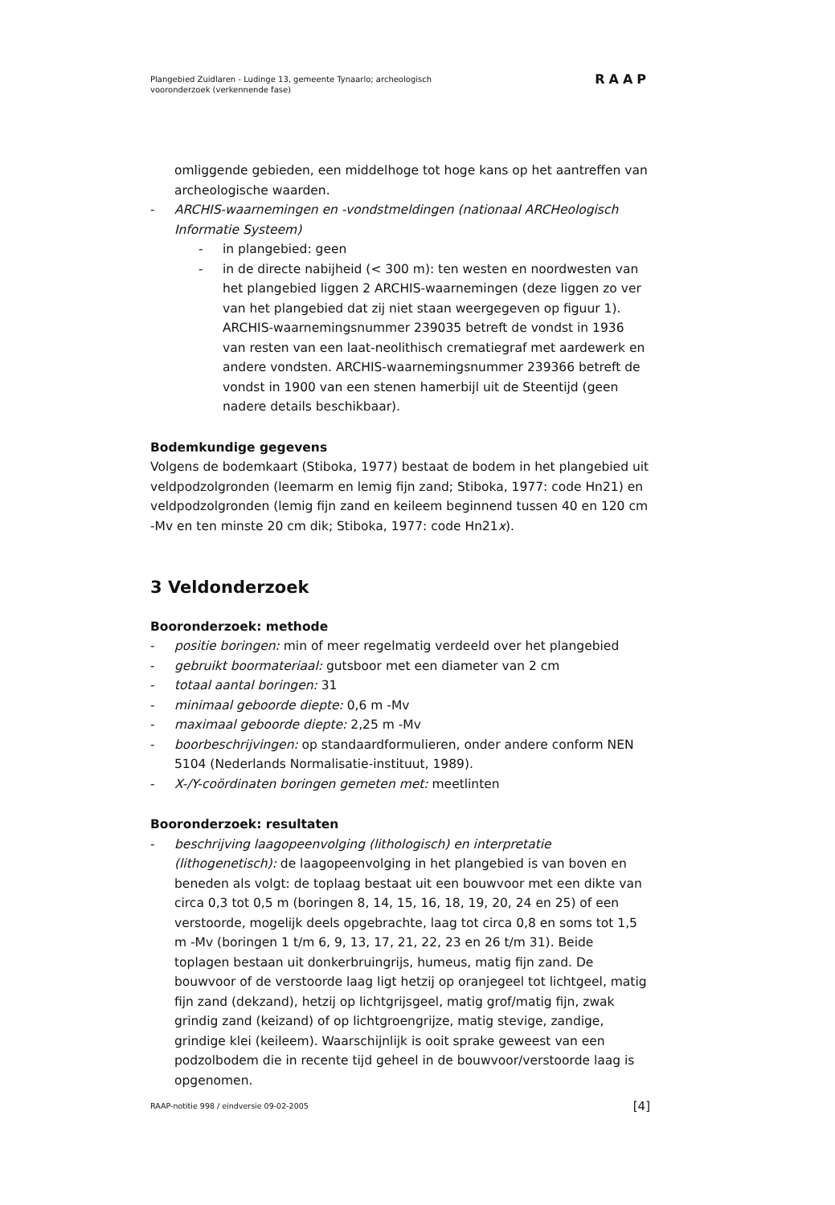Plangebied Zuidlaren - Ludinge 13, gemeente Tynaarlo; archeologisch
vooronderzoek (verkennende fase)
RAAP
omliggende gebieden, een middelhoge tot hoge kans op het aantreffen van archeologische waarden.
- ARCHIS-waarnemingen en -vondstmeldingen (nationaal ARCHeologisch Informatie Systeem)
- in plangebied: geen
- in de directe nabijheid (< 300 m): ten westen en noordwesten van het plangebied liggen 2 ARCHIS-waarnemingen (deze liggen zo ver van het plangebied dat zij niet staan weergegeven op figuur 1). ARCHIS-waarnemingsnummer 239035 betreft de vondst in 1936 van resten van een laat-neolithisch crematiegraf met aardewerk en andere vondsten. ARCHIS-waarnemingsnummer 239366 betreft de vondst in 1900 van een stenen hamerbijl uit de Steentijd (geen nadere details beschikbaar).
Bodemkundige gegevens
Volgens de bodemkaart (Stiboka, 1977) bestaat de bodem in het plangebied uit veldpodzolgronden (leemarm en lemig fijn zand; Stiboka, 1977: code Hn21) en veldpodzolgronden (lemig fijn zand en keileem beginnend tussen 40 en 120 cm -Mv en ten minste 20 cm dik; Stiboka, 1977: code Hn21x).
3 Veldonderzoek
Booronderzoek: methode
- positie boringen: min of meer regelmatig verdeeld over het plangebied
- gebruikt boormateriaal: gutsboor met een diameter van 2 cm
- totaal aantal boringen: 31
- minimaal geboorde diepte: 0,6 m -Mv
- maximaal geboorde diepte: 2,25 m -Mv
- boorbeschrijvingen: op standaardformulieren, onder andere conform NEN 5104 (Nederlands Normalisatie-instituut, 1989).
- X-/Y-coördinaten boringen gemeten met: meetlinten
Booronderzoek: resultaten
- beschrijving laagopeenvolging (lithologisch) en interpretatie (lithogenetisch): de laagopeenvolging in het plangebied is van boven en beneden als volgt: de toplaag bestaat uit een bouwvoor met een dikte van circa 0,3 tot 0,5 m (boringen 8, 14, 15, 16, 18, 19, 20, 24 en 25) of een verstoorde, mogelijk deels opgebrachte, laag tot circa 0,8 en soms tot 1,5 m -Mv (boringen 1 t/m 6, 9, 13, 17, 21, 22, 23 en 26 t/m 31). Beide toplagen bestaan uit donkerbruingrijs, humeus, matig fijn zand. De bouwvoor of de verstoorde laag ligt hetzij op oranjegeel tot lichtgeel, matig fijn zand (dekzand), hetzij op lichtgrijsgeel, matig grof/matig fijn, zwak grindig zand (keizand) of op lichtgroengrijze, matig stevige, zandige, grindige klei (keileem). Waarschijnlijk is ooit sprake geweest van een podzolbodem die in recente tijd geheel in de bouwvoor/verstoorde laag is opgenomen.
RAAP-notitie 998 / eindversie 09-02-2005 [4]